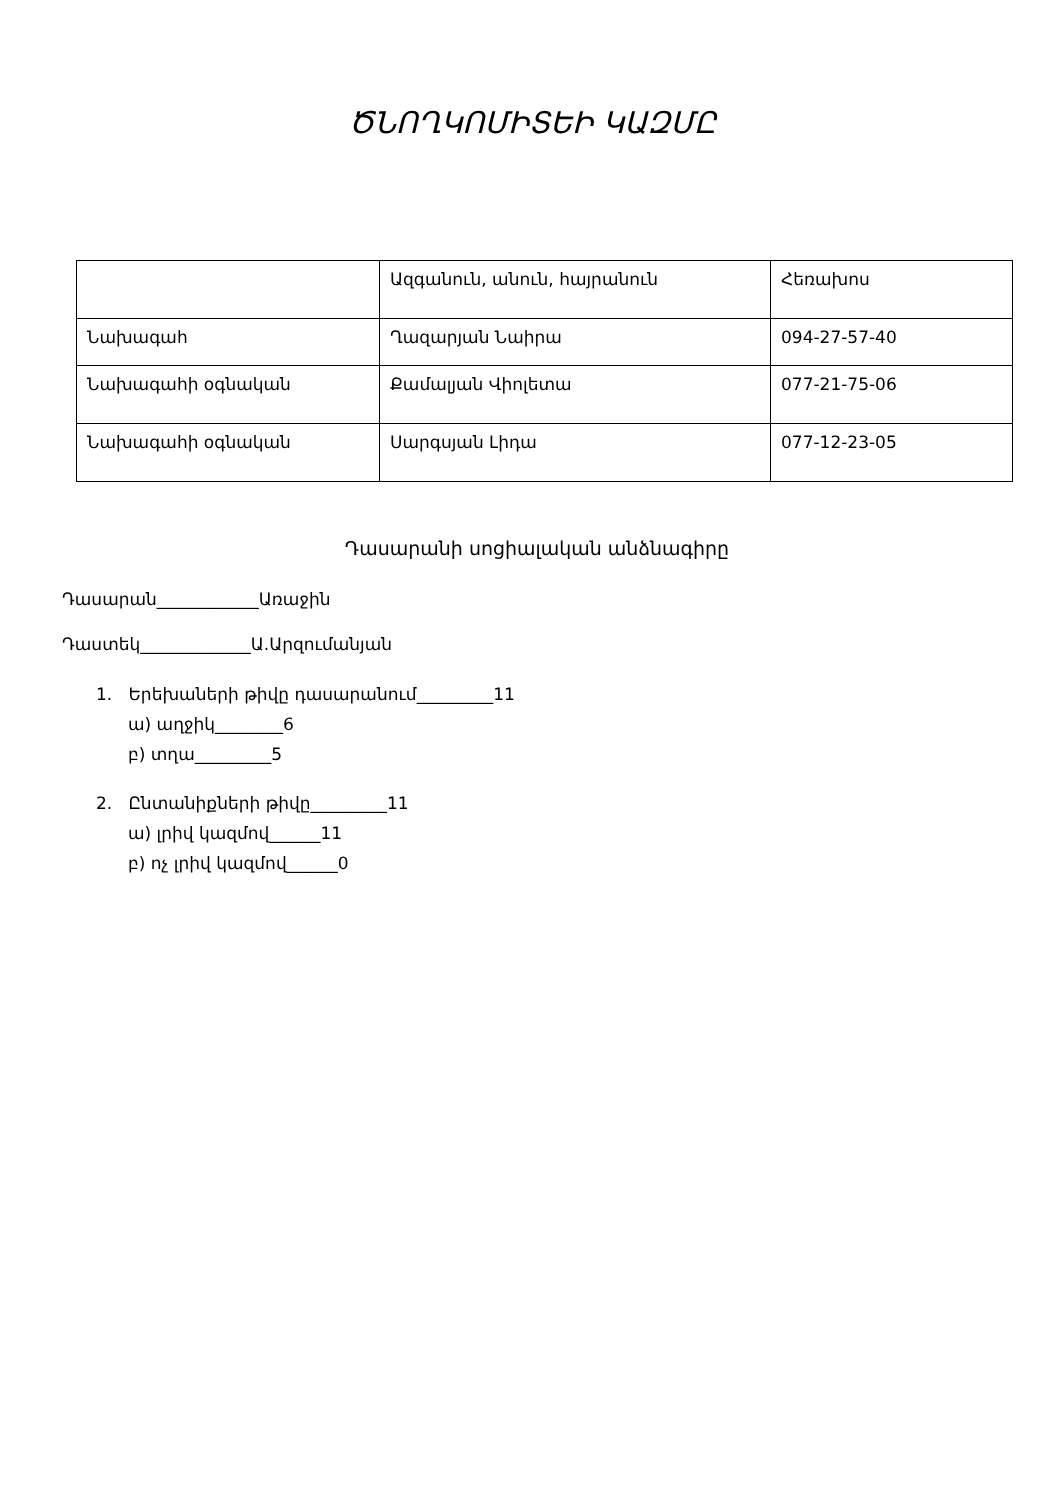ԾՆՈՂԿՈՄԻՏԵԻ ԿԱԶՄԸ
| | Ազգանուն, անուն, հայրանուն | Հեռախոս |
| Նախագահ | Ղազարյան Նաիրա | 094-27-57-40 |
| Նախագահի օգնական | Քամալյան Վիոլետա | 077-21-75-06 |
| Նախագահի օգնական | Սարգսյան Լիդա | 077-12-23-05 |
Դասարանի սոցիալական անձնագիրը
Դասարան____________Առաջին
Դաստեկ_____________Ա.Արզումանյան
1. Երեխաների թիվը դասարանում_________11
ա) աղջիկ________6
բ) տղա_________5
2. Ընտանիքների թիվը_________11
ա) լրիվ կազմով______11
բ) ոչ լրիվ կազմով______0